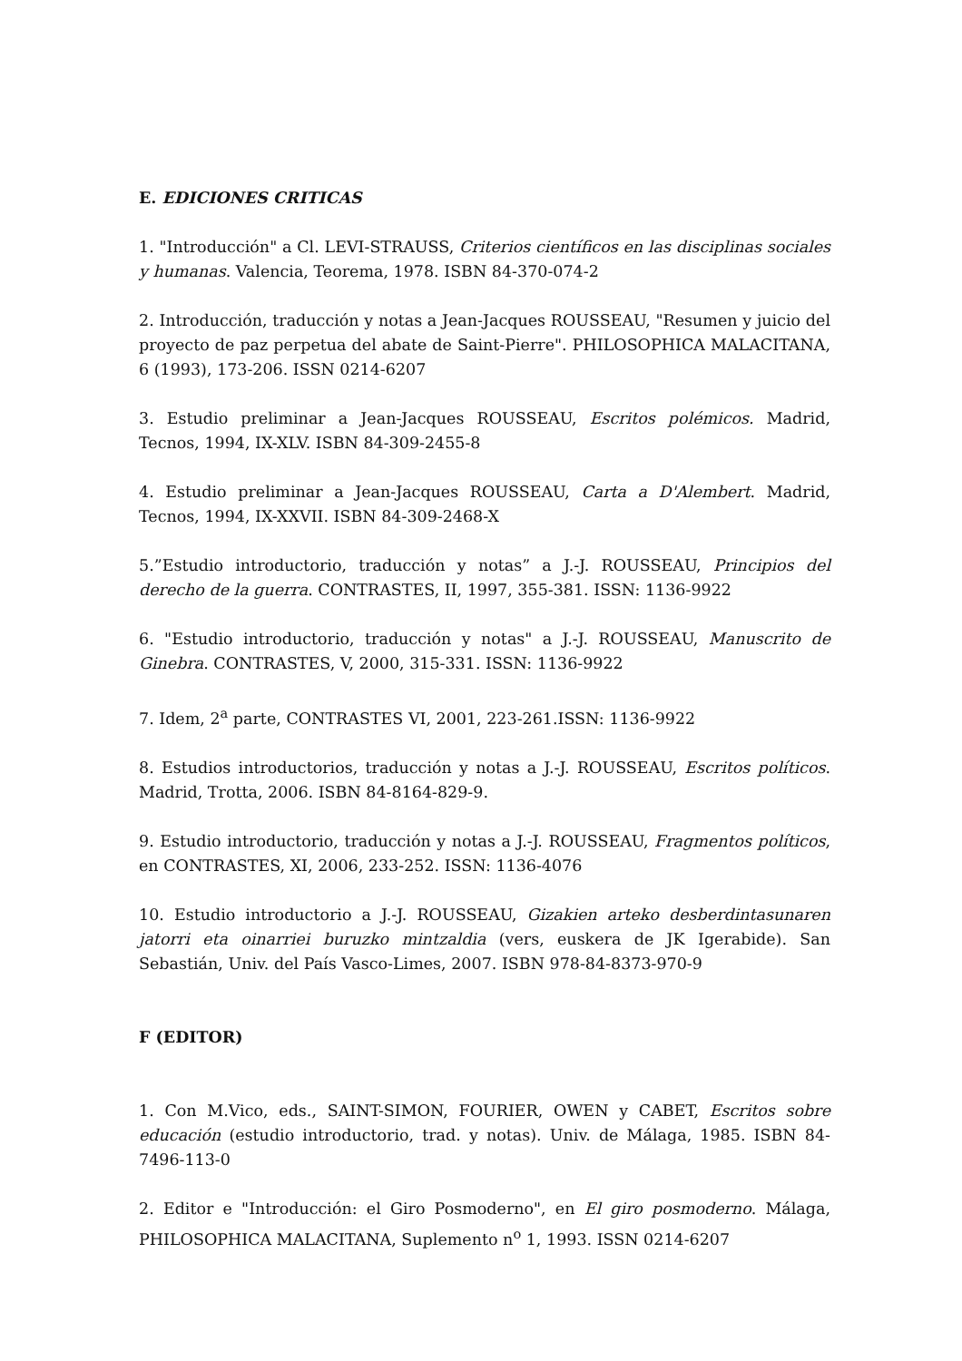E. EDICIONES CRITICAS
1. "Introducción" a Cl. LEVI-STRAUSS, Criterios científicos en las disciplinas sociales y humanas. Valencia, Teorema, 1978. ISBN 84-370-074-2
2. Introducción, traducción y notas a Jean-Jacques ROUSSEAU, "Resumen y juicio del proyecto de paz perpetua del abate de Saint-Pierre". PHILOSOPHICA MALACITANA, 6 (1993), 173-206. ISSN 0214-6207
3. Estudio preliminar a Jean-Jacques ROUSSEAU, Escritos polémicos. Madrid, Tecnos, 1994, IX-XLV. ISBN 84-309-2455-8
4. Estudio preliminar a Jean-Jacques ROUSSEAU, Carta a D'Alembert. Madrid, Tecnos, 1994, IX-XXVII. ISBN 84-309-2468-X
5.”Estudio introductorio, traducción y notas” a J.-J. ROUSSEAU, Principios del derecho de la guerra. CONTRASTES, II, 1997, 355-381. ISSN: 1136-9922
6. "Estudio introductorio, traducción y notas" a J.-J. ROUSSEAU, Manuscrito de Ginebra. CONTRASTES, V, 2000, 315-331. ISSN: 1136-9922
7. Idem, 2<sup>a</sup> parte, CONTRASTES VI, 2001, 223-261.ISSN: 1136-9922
8. Estudios introductorios, traducción y notas a J.-J. ROUSSEAU, Escritos políticos. Madrid, Trotta, 2006. ISBN 84-8164-829-9.
9. Estudio introductorio, traducción y notas a J.-J. ROUSSEAU, Fragmentos políticos, en CONTRASTES, XI, 2006, 233-252. ISSN: 1136-4076
10. Estudio introductorio a J.-J. ROUSSEAU, Gizakien arteko desberdintasunaren jatorri eta oinarriei buruzko mintzaldia (vers, euskera de JK Igerabide). San Sebastián, Univ. del País Vasco-Limes, 2007. ISBN 978-84-8373-970-9
F (EDITOR)
1. Con M.Vico, eds., SAINT-SIMON, FOURIER, OWEN y CABET, Escritos sobre educación (estudio introductorio, trad. y notas). Univ. de Málaga, 1985. ISBN 84-7496-113-0
2. Editor e "Introducción: el Giro Posmoderno", en El giro posmoderno. Málaga, PHILOSOPHICA MALACITANA, Suplemento n<sup>o</sup> 1, 1993. ISSN 0214-6207